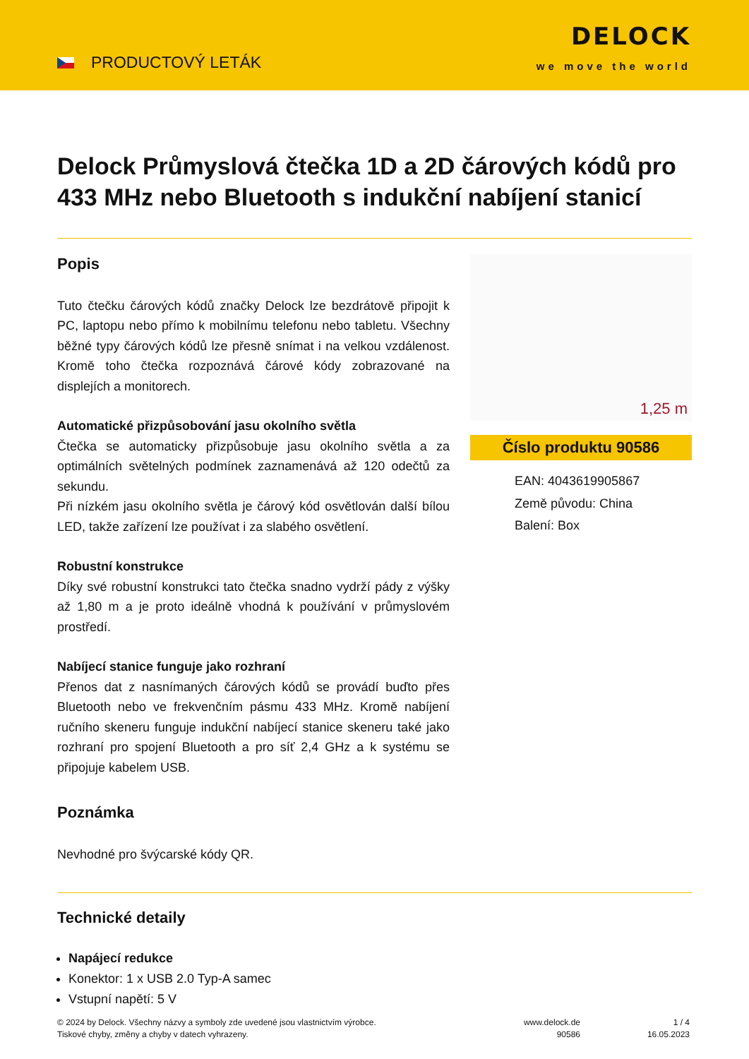PRODUCTOVÝ LETÁK
DELOCK
we move the world
Delock Průmyslová čtečka 1D a 2D čárových kódů pro 433 MHz nebo Bluetooth s indukční nabíjení stanicí
Popis
Tuto čtečku čárových kódů značky Delock lze bezdrátově připojit k PC, laptopu nebo přímo k mobilnímu telefonu nebo tabletu. Všechny běžné typy čárových kódů lze přesně snímat i na velkou vzdálenost. Kromě toho čtečka rozpoznává čárové kódy zobrazované na displejích a monitorech.
Automatické přizpůsobování jasu okolního světla
Čtečka se automaticky přizpůsobuje jasu okolního světla a za optimálních světelných podmínek zaznamenává až 120 odečtů za sekundu.
Při nízkém jasu okolního světla je čárový kód osvětlován další bílou LED, takže zařízení lze používat i za slabého osvětlení.
Robustní konstrukce
Díky své robustní konstrukci tato čtečka snadno vydrží pády z výšky až 1,80 m a je proto ideálně vhodná k používání v průmyslovém prostředí.
Nabíjecí stanice funguje jako rozhraní
Přenos dat z nasnímaných čárových kódů se provádí buďto přes Bluetooth nebo ve frekvenčním pásmu 433 MHz. Kromě nabíjení ručního skeneru funguje indukční nabíjecí stanice skeneru také jako rozhraní pro spojení Bluetooth a pro síť 2,4 GHz a k systému se připojuje kabelem USB.
Poznámka
Nevhodné pro švýcarské kódy QR.
1,25 m
Číslo produktu 90586
EAN: 4043619905867
Země původu: China
Balení: Box
Technické detaily
Napájecí redukce
Konektor: 1 x USB 2.0 Typ-A samec
Vstupní napětí: 5 V
© 2024 by Delock. Všechny názvy a symboly zde uvedené jsou vlastnictvím výrobce.
Tiskové chyby, změny a chyby v datech vyhrazeny.
www.delock.de
90586
1 / 4
16.05.2023